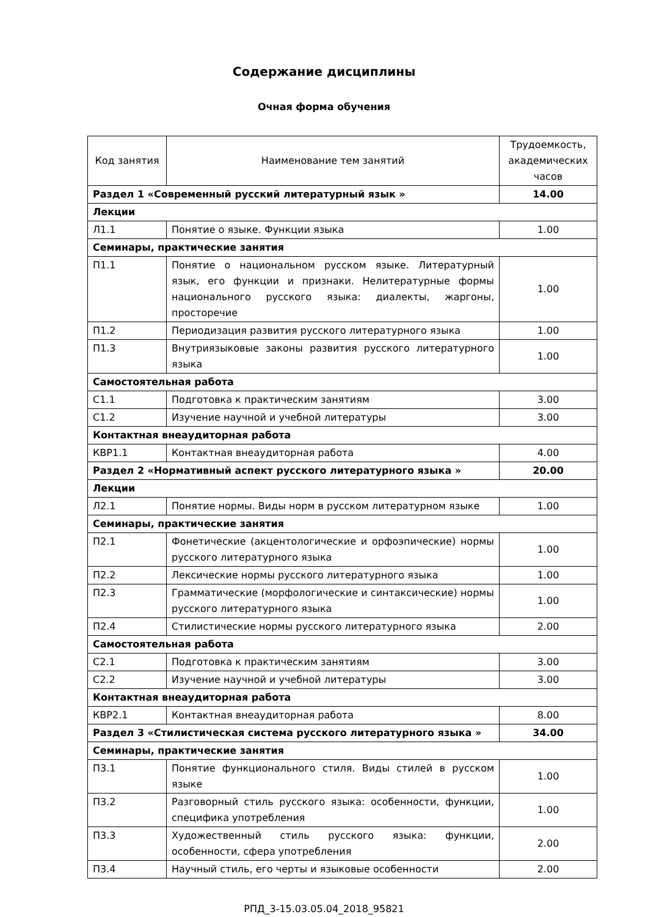Содержание дисциплины
Очная форма обучения
| Код занятия | Наименование тем занятий | Трудоемкость, академических часов |
| --- | --- | --- |
| Раздел 1 «Современный русский литературный язык » | | 14.00 |
| Лекции | | |
| Л1.1 | Понятие о языке. Функции языка | 1.00 |
| Семинары, практические занятия | | |
| П1.1 | Понятие о национальном русском языке. Литературный язык, его функции и признаки. Нелитературные формы национального русского языка: диалекты, жаргоны, просторечие | 1.00 |
| П1.2 | Периодизация развития русского литературного языка | 1.00 |
| П1.3 | Внутриязыковые законы развития русского литературного языка | 1.00 |
| Самостоятельная работа | | |
| С1.1 | Подготовка к практическим занятиям | 3.00 |
| С1.2 | Изучение научной и учебной литературы | 3.00 |
| Контактная внеаудиторная работа | | |
| КВР1.1 | Контактная внеаудиторная работа | 4.00 |
| Раздел 2 «Нормативный аспект русского литературного языка » | | 20.00 |
| Лекции | | |
| Л2.1 | Понятие нормы. Виды норм в русском литературном языке | 1.00 |
| Семинары, практические занятия | | |
| П2.1 | Фонетические (акцентологические и орфоэпические) нормы русского литературного языка | 1.00 |
| П2.2 | Лексические нормы русского литературного языка | 1.00 |
| П2.3 | Грамматические (морфологические и синтаксические) нормы русского литературного языка | 1.00 |
| П2.4 | Стилистические нормы русского литературного языка | 2.00 |
| Самостоятельная работа | | |
| С2.1 | Подготовка к практическим занятиям | 3.00 |
| С2.2 | Изучение научной и учебной литературы | 3.00 |
| Контактная внеаудиторная работа | | |
| КВР2.1 | Контактная внеаудиторная работа | 8.00 |
| Раздел 3 «Стилистическая система русского литературного языка » | | 34.00 |
| Семинары, практические занятия | | |
| П3.1 | Понятие функционального стиля. Виды стилей в русском языке | 1.00 |
| П3.2 | Разговорный стиль русского языка: особенности, функции, специфика употребления | 1.00 |
| П3.3 | Художественный стиль русского языка: функции, особенности, сфера употребления | 2.00 |
| П3.4 | Научный стиль, его черты и языковые особенности | 2.00 |
РПД_3-15.03.05.04_2018_95821